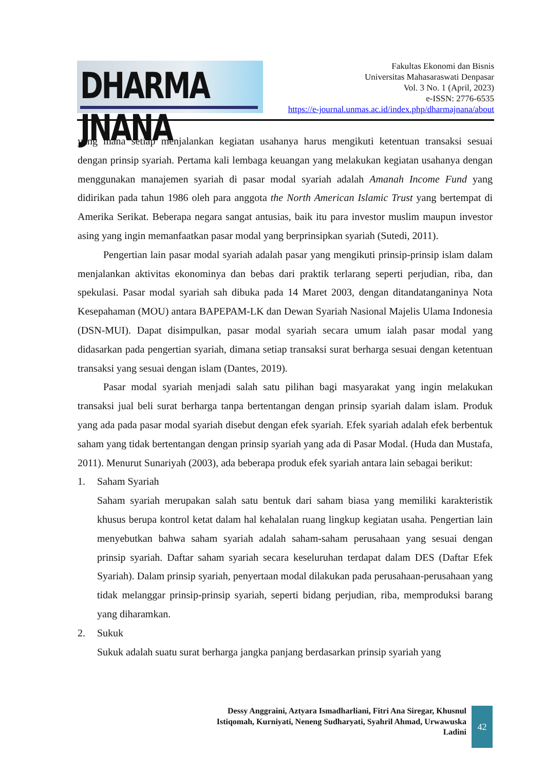DHARMA JNANA
Fakultas Ekonomi dan Bisnis
Universitas Mahasaraswati Denpasar
Vol. 3 No. 1 (April, 2023)
e-ISSN: 2776-6535
https://e-journal.unmas.ac.id/index.php/dharmajnana/about
yang mana setiap menjalankan kegiatan usahanya harus mengikuti ketentuan transaksi sesuai dengan prinsip syariah. Pertama kali lembaga keuangan yang melakukan kegiatan usahanya dengan menggunakan manajemen syariah di pasar modal syariah adalah Amanah Income Fund yang didirikan pada tahun 1986 oleh para anggota the North American Islamic Trust yang bertempat di Amerika Serikat. Beberapa negara sangat antusias, baik itu para investor muslim maupun investor asing yang ingin memanfaatkan pasar modal yang berprinsipkan syariah (Sutedi, 2011).
Pengertian lain pasar modal syariah adalah pasar yang mengikuti prinsip-prinsip islam dalam menjalankan aktivitas ekonominya dan bebas dari praktik terlarang seperti perjudian, riba, dan spekulasi. Pasar modal syariah sah dibuka pada 14 Maret 2003, dengan ditandatanganinya Nota Kesepahaman (MOU) antara BAPEPAM-LK dan Dewan Syariah Nasional Majelis Ulama Indonesia (DSN-MUI). Dapat disimpulkan, pasar modal syariah secara umum ialah pasar modal yang didasarkan pada pengertian syariah, dimana setiap transaksi surat berharga sesuai dengan ketentuan transaksi yang sesuai dengan islam (Dantes, 2019).
Pasar modal syariah menjadi salah satu pilihan bagi masyarakat yang ingin melakukan transaksi jual beli surat berharga tanpa bertentangan dengan prinsip syariah dalam islam. Produk yang ada pada pasar modal syariah disebut dengan efek syariah. Efek syariah adalah efek berbentuk saham yang tidak bertentangan dengan prinsip syariah yang ada di Pasar Modal. (Huda dan Mustafa, 2011). Menurut Sunariyah (2003), ada beberapa produk efek syariah antara lain sebagai berikut:
1. Saham Syariah
Saham syariah merupakan salah satu bentuk dari saham biasa yang memiliki karakteristik khusus berupa kontrol ketat dalam hal kehalalan ruang lingkup kegiatan usaha. Pengertian lain menyebutkan bahwa saham syariah adalah saham-saham perusahaan yang sesuai dengan prinsip syariah. Daftar saham syariah secara keseluruhan terdapat dalam DES (Daftar Efek Syariah). Dalam prinsip syariah, penyertaan modal dilakukan pada perusahaan-perusahaan yang tidak melanggar prinsip-prinsip syariah, seperti bidang perjudian, riba, memproduksi barang yang diharamkan.
2. Sukuk
Sukuk adalah suatu surat berharga jangka panjang berdasarkan prinsip syariah yang
Dessy Anggraini, Aztyara Ismadharliani, Fitri Ana Siregar, Khusnul Istiqomah, Kurniyati, Neneng Sudharyati, Syahril Ahmad, Urwawuska Ladini
42